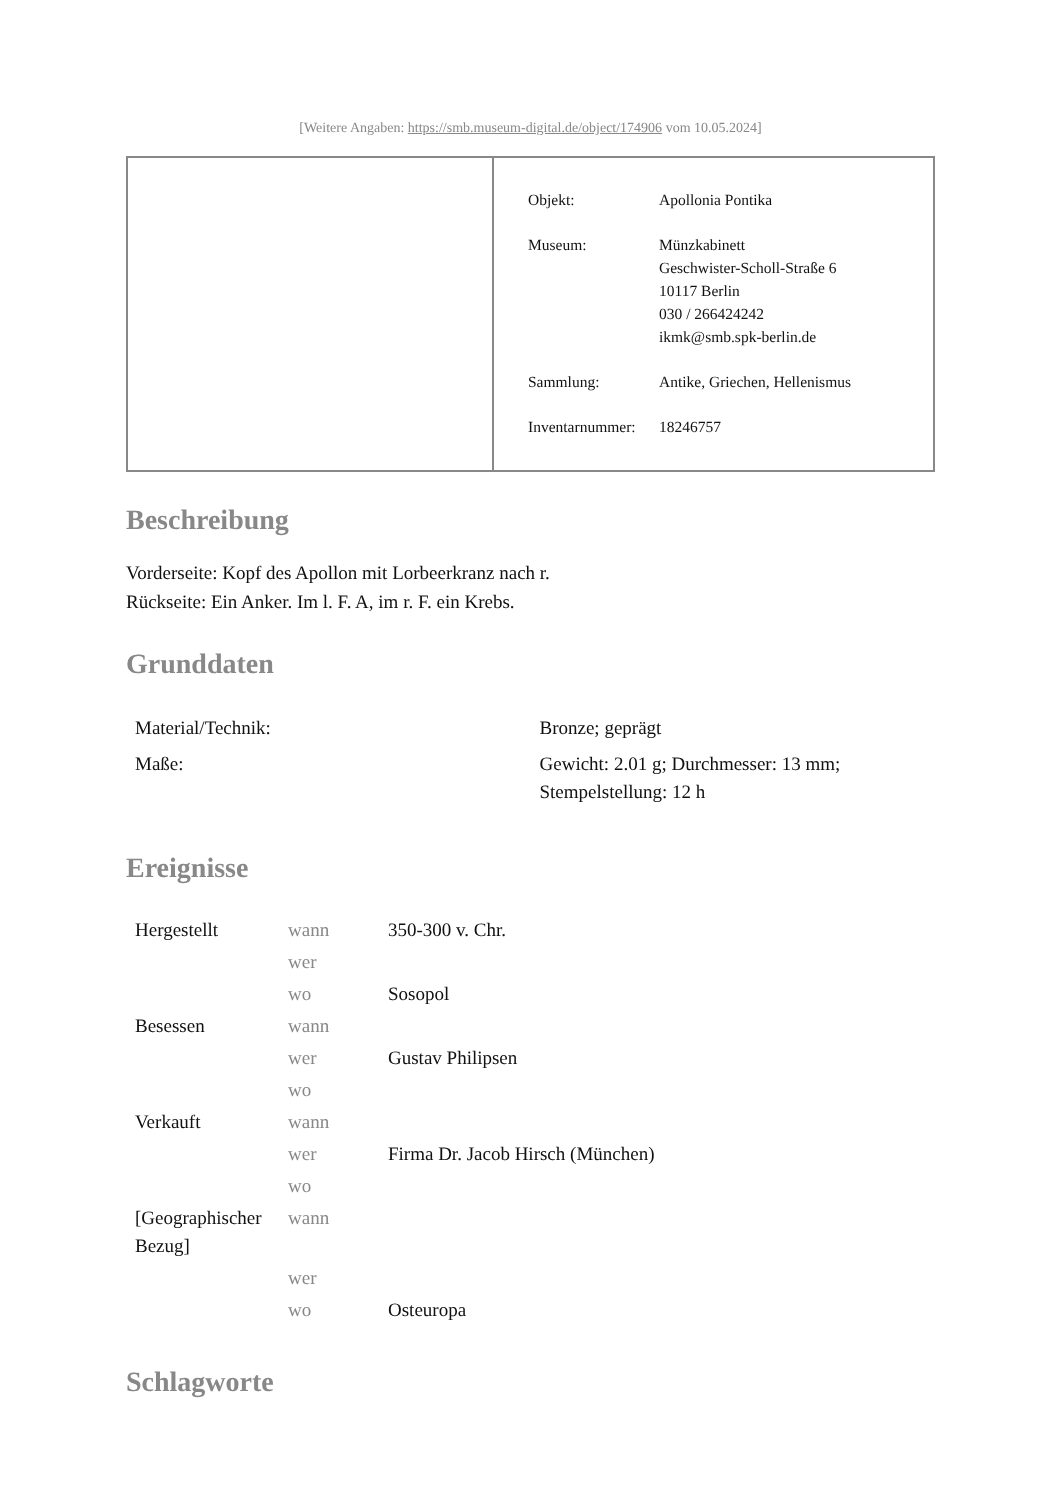[Weitere Angaben: https://smb.museum-digital.de/object/174906 vom 10.05.2024]
| Objekt: | Apollonia Pontika |
| Museum: | Münzkabinett Geschwister-Scholl-Straße 6 10117 Berlin 030 / 266424242 ikmk@smb.spk-berlin.de |
| Sammlung: | Antike, Griechen, Hellenismus |
| Inventarnummer: | 18246757 |
Beschreibung
Vorderseite: Kopf des Apollon mit Lorbeerkranz nach r.
Rückseite: Ein Anker. Im l. F. A, im r. F. ein Krebs.
Grunddaten
| Material/Technik: | Bronze; geprägt |
| Maße: | Gewicht: 2.01 g; Durchmesser: 13 mm; Stempelstellung: 12 h |
Ereignisse
| Hergestellt | wann | 350-300 v. Chr. |
| | wer | |
| | wo | Sosopol |
| Besessen | wann | |
| | wer | Gustav Philipsen |
| | wo | |
| Verkauft | wann | |
| | wer | Firma Dr. Jacob Hirsch (München) |
| | wo | |
| [Geographischer Bezug] | wann | |
| | wer | |
| | wo | Osteuropa |
Schlagworte